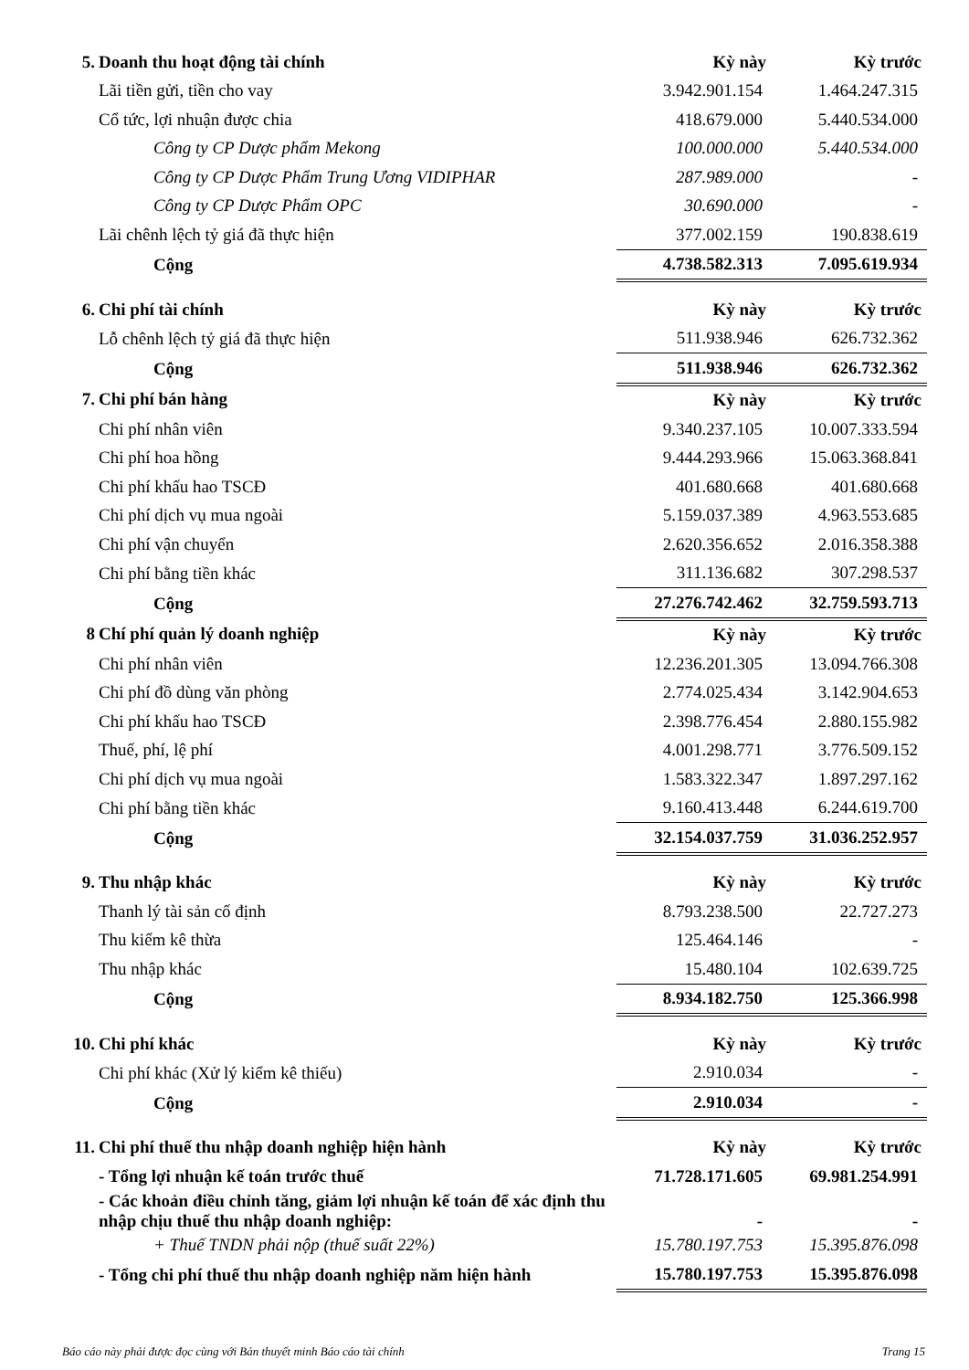| 5. | Doanh thu hoạt động tài chính | Kỳ này | Kỳ trước |
| | Lãi tiền gửi, tiền cho vay | 3.942.901.154 | 1.464.247.315 |
| | Cổ tức, lợi nhuận được chia | 418.679.000 | 5.440.534.000 |
| | Công ty CP Dược phẩm Mekong | 100.000.000 | 5.440.534.000 |
| | Công ty CP Dược Phẩm Trung Ương VIDIPHAR | 287.989.000 | - |
| | Công ty CP Dược Phẩm OPC | 30.690.000 | - |
| | Lãi chênh lệch tỷ giá đã thực hiện | 377.002.159 | 190.838.619 |
| | Cộng | 4.738.582.313 | 7.095.619.934 |
| 6. | Chi phí tài chính | Kỳ này | Kỳ trước |
| | Lỗ chênh lệch tỷ giá đã thực hiện | 511.938.946 | 626.732.362 |
| | Cộng | 511.938.946 | 626.732.362 |
| 7. | Chi phí bán hàng | Kỳ này | Kỳ trước |
| | Chi phí nhân viên | 9.340.237.105 | 10.007.333.594 |
| | Chi phí hoa hồng | 9.444.293.966 | 15.063.368.841 |
| | Chi phí khấu hao TSCĐ | 401.680.668 | 401.680.668 |
| | Chi phí dịch vụ mua ngoài | 5.159.037.389 | 4.963.553.685 |
| | Chi phí vận chuyển | 2.620.356.652 | 2.016.358.388 |
| | Chi phí bằng tiền khác | 311.136.682 | 307.298.537 |
| | Cộng | 27.276.742.462 | 32.759.593.713 |
| 8 | Chí phí quản lý doanh nghiệp | Kỳ này | Kỳ trước |
| | Chi phí nhân viên | 12.236.201.305 | 13.094.766.308 |
| | Chi phí đồ dùng văn phòng | 2.774.025.434 | 3.142.904.653 |
| | Chi phí khấu hao TSCĐ | 2.398.776.454 | 2.880.155.982 |
| | Thuế, phí, lệ phí | 4.001.298.771 | 3.776.509.152 |
| | Chi phí dịch vụ mua ngoài | 1.583.322.347 | 1.897.297.162 |
| | Chi phí bằng tiền khác | 9.160.413.448 | 6.244.619.700 |
| | Cộng | 32.154.037.759 | 31.036.252.957 |
| 9. | Thu nhập khác | Kỳ này | Kỳ trước |
| | Thanh lý tài sản cố định | 8.793.238.500 | 22.727.273 |
| | Thu kiểm kê thừa | 125.464.146 | - |
| | Thu nhập khác | 15.480.104 | 102.639.725 |
| | Cộng | 8.934.182.750 | 125.366.998 |
| 10. | Chi phí khác | Kỳ này | Kỳ trước |
| | Chi phí khác (Xử lý kiểm kê thiếu) | 2.910.034 | - |
| | Cộng | 2.910.034 | - |
| 11. | Chi phí thuế thu nhập doanh nghiệp hiện hành | Kỳ này | Kỳ trước |
| | - Tổng lợi nhuận kế toán trước thuế | 71.728.171.605 | 69.981.254.991 |
| | - Các khoản điều chỉnh tăng, giảm lợi nhuận kế toán để xác định thu nhập chịu thuế thu nhập doanh nghiệp: | - | - |
| | + Thuế TNDN phải nộp (thuế suất 22%) | 15.780.197.753 | 15.395.876.098 |
| | - Tổng chi phí thuế thu nhập doanh nghiệp năm hiện hành | 15.780.197.753 | 15.395.876.098 |
Báo cáo này phải được đọc cùng với Bản thuyết minh Báo cáo tài chính Trang 15